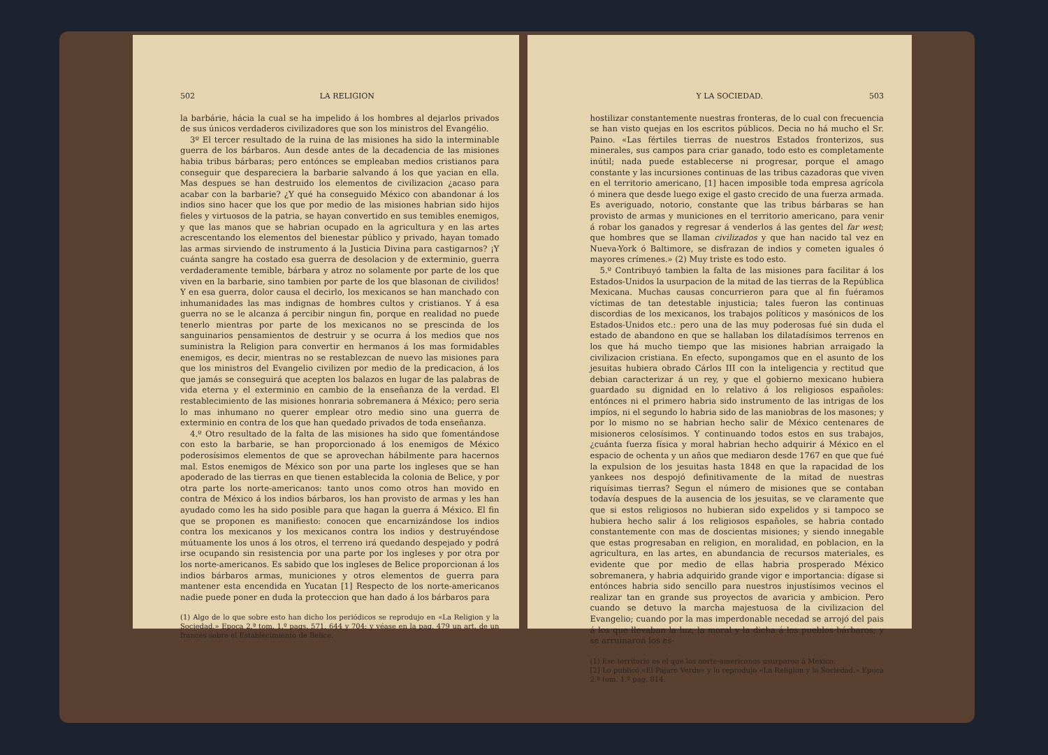502 LA RELIGION
la barbárie, hácia la cual se ha impelido á los hombres al dejarlos privados de sus únicos verdaderos civilizadores que son los ministros del Evangélio.
3º El tercer resultado de la ruina de las misiones ha sido la interminable guerra de los bárbaros. Aun desde antes de la decadencia de las misiones habia tribus bárbaras; pero entónces se empleaban medios cristianos para conseguir que despareciera la barbarie salvando á los que yacian en ella. Mas despues se han destruido los elementos de civilizacion ¿acaso para acabar con la barbarie? ¿Y qué ha conseguido México con abandonar á los indios sino hacer que los que por medio de las misiones habrian sido hijos fieles y virtuosos de la patria, se hayan convertido en sus temibles enemigos, y que las manos que se habrian ocupado en la agricultura y en las artes acrescentando los elementos del bienestar público y privado, hayan tomado las armas sirviendo de instrumento á la Justicia Divina para castigarnos? ¡Y cuánta sangre ha costado esa guerra de desolacion y de exterminio, guerra verdaderamente temible, bárbara y atroz no solamente por parte de los que viven en la barbarie, sino tambien por parte de los que blasonan de civilidos! Y en esa guerra, dolor causa el decirlo, los mexicanos se han manchado con inhumanidades las mas indignas de hombres cultos y cristianos. Y á esa guerra no se le alcanza á percibir ningun fin, porque en realidad no puede tenerlo mientras por parte de los mexicanos no se prescinda de los sanguinarios pensamientos de destruir y se ocurra á los medios que nos suministra la Religion para convertir en hermanos á los mas formidables enemigos, es decir, mientras no se restablezcan de nuevo las misiones para que los ministros del Evangelio civilizen por medio de la predicacion, á los que jamás se conseguirá que acepten los balazos en lugar de las palabras de vida eterna y el exterminio en cambio de la enseñanza de la verdad. El restablecimiento de las misiones honraria sobremanera á México; pero seria lo mas inhumano no querer emplear otro medio sino una guerra de exterminio en contra de los que han quedado privados de toda enseñanza.
4.º Otro resultado de la falta de las misiones ha sido que fomentándose con esto la barbarie, se han proporcionado á los enemigos de México poderosísimos elementos de que se aprovechan hábilmente para hacernos mal. Estos enemigos de México son por una parte los ingleses que se han apoderado de las tierras en que tienen establecida la colonia de Belice, y por otra parte los norte-americanos: tanto unos como otros han movido en contra de México á los indios bárbaros, los han provisto de armas y les han ayudado como les ha sido posible para que hagan la guerra á México. El fin que se proponen es manifiesto: conocen que encarnizándose los indios contra los mexicanos y los mexicanos contra los indios y destruyéndose mútuamente los unos á los otros, el terreno irá quedando despejado y podrá irse ocupando sin resistencia por una parte por los ingleses y por otra por los norte-americanos. Es sabido que los ingleses de Belice proporcionan á los indios bárbaros armas, municiones y otros elementos de guerra para mantener esta encendida en Yucatan [1] Respecto de los norte-americanos nadie puede poner en duda la proteccion que han dado á los bárbaros para
(1) Algo de lo que sobre esto han dicho los periódicos se reprodujo en «La Religion y la Sociedad.» Epoca 2.ª tom. 1.º pags. 571, 644 y 704; y véase en la pag. 479 un art. de un frances sobre el Establecimiento de Belice.
Y LA SOCIEDAD. 503
hostilizar constantemente nuestras fronteras, de lo cual con frecuencia se han visto quejas en los escritos públicos. Decia no há mucho el Sr. Paino. «Las fértiles tierras de nuestros Estados fronterizos, sus minerales, sus campos para criar ganado, todo esto es completamente inútil; nada puede establecerse ni progresar, porque el amago constante y las incursiones continuas de las tribus cazadoras que viven en el territorio americano, [1] hacen imposible toda empresa agrícola ó minera que desde luego exige el gasto crecido de una fuerza armada. Es averiguado, notorio, constante que las tribus bárbaras se han provisto de armas y municiones en el territorio americano, para venir á robar los ganados y regresar á venderlos á las gentes del far west; que hombres que se llaman civilizados y que han nacido tal vez en Nueva-York ó Baltimore, se disfrazan de indios y cometen iguales ó mayores crímenes.» (2) Muy triste es todo esto.
5.º Contribuyó tambien la falta de las misiones para facilitar á los Estados-Unidos la usurpacion de la mitad de las tierras de la República Mexicana. Muchas causas concurrieron para que al fin fuéramos víctimas de tan detestable injusticia; tales fueron las continuas discordias de los mexicanos, los trabajos políticos y masónicos de los Estados-Unidos etc.: pero una de las muy poderosas fué sin duda el estado de abandono en que se hallaban los dilatadísimos terrenos en los que há mucho tiempo que las misiones habrian arraigado la civilizacion cristiana. En efecto, supongamos que en el asunto de los jesuitas hubiera obrado Cárlos III con la inteligencia y rectitud que debian caracterizar á un rey, y que el gobierno mexicano hubiera guardado su dignidad en lo relativo á los religiosos españoles: entónces ni el primero habria sido instrumento de las intrigas de los impíos, ni el segundo lo habria sido de las maniobras de los masones; y por lo mismo no se habrian hecho salir de México centenares de misioneros celosísimos. Y continuando todos estos en sus trabajos, ¿cuánta fuerza física y moral habrian hecho adquirir á México en el espacio de ochenta y un años que mediaron desde 1767 en que que fué la expulsion de los jesuitas hasta 1848 en que la rapacidad de los yankees nos despojó definitivamente de la mitad de nuestras riquísimas tierras? Segun el número de misiones que se contaban todavía despues de la ausencia de los jesuitas, se ve claramente que que si estos religiosos no hubieran sido expelidos y si tampoco se hubiera hecho salir á los religiosos españoles, se habria contado constantemente con mas de doscientas misiones; y siendo innegable que estas progresaban en religion, en moralidad, en poblacion, en la agricultura, en las artes, en abundancia de recursos materiales, es evidente que por medio de ellas habria prosperado México sobremanera, y habria adquirido grande vigor e importancia: dígase si entónces habria sido sencillo para nuestros injustísimos vecinos el realizar tan en grande sus proyectos de avaricia y ambicion. Pero cuando se detuvo la marcha majestuosa de la civilizacion del Evangelio; cuando por la mas imperdonable necedad se arrojó del pais á los que llevaban la luz, la moral y la dicha á los pueblos bárbaros; y se arruinaron los es-
(1) Ese territorio es el que los norte-americanos usurparon á México.
[2] Lo publicó «El Pájaro Verde» y lo reprodujo «La Religion y la Sociedad.» Epoca 2.ª tom. 1.º pag. 814.